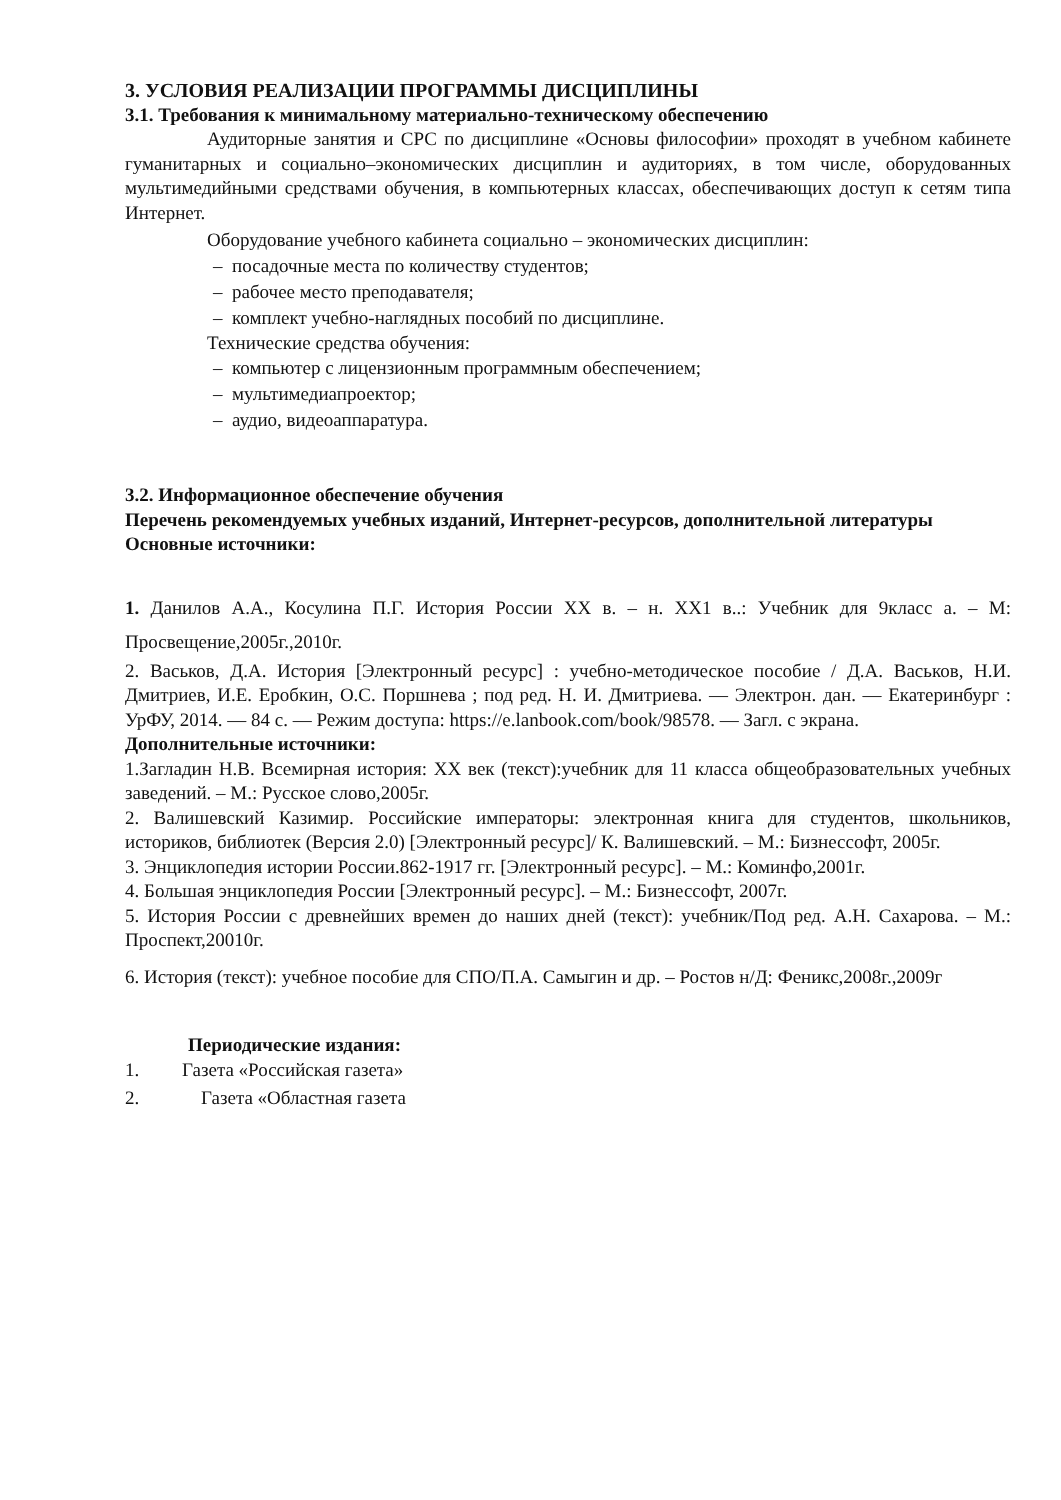3. УСЛОВИЯ РЕАЛИЗАЦИИ ПРОГРАММЫ ДИСЦИПЛИНЫ
3.1. Требования к минимальному материально-техническому обеспечению
Аудиторные занятия и СРС по дисциплине «Основы философии» проходят в учебном кабинете гуманитарных и социально–экономических дисциплин и аудиториях, в том числе, оборудованных мультимедийными средствами обучения, в компьютерных классах, обеспечивающих доступ к сетям типа Интернет.
Оборудование учебного кабинета социально – экономических дисциплин:
– посадочные места по количеству студентов;
– рабочее место преподавателя;
– комплект учебно-наглядных пособий по дисциплине.
Технические средства обучения:
– компьютер с лицензионным программным обеспечением;
– мультимедиапроектор;
– аудио, видеоаппаратура.
3.2. Информационное обеспечение обучения
Перечень рекомендуемых учебных изданий, Интернет-ресурсов, дополнительной литературы
Основные источники:
1. Данилов А.А., Косулина П.Г. История России XX в. – н. XX1 в..: Учебник для 9класс а. – М: Просвещение,2005г.,2010г.
2. Васьков, Д.А. История [Электронный ресурс] : учебно-методическое пособие / Д.А. Васьков, Н.И. Дмитриев, И.Е. Еробкин, О.С. Поршнева ; под ред. Н. И. Дмитриева. — Электрон. дан. — Екатеринбург : УрФУ, 2014. — 84 с. — Режим доступа: https://e.lanbook.com/book/98578. — Загл. с экрана.
Дополнительные источники:
1.Загладин Н.В. Всемирная история: XX век (текст):учебник для 11 класса общеобразовательных учебных заведений. – М.: Русское слово,2005г.
2. Валишевский Казимир. Российские императоры: электронная книга для студентов, школьников, историков, библиотек (Версия 2.0) [Электронный ресурс]/ К. Валишевский. – М.: Бизнессофт, 2005г.
3. Энциклопедия истории России.862-1917 гг. [Электронный ресурс]. – М.: Коминфо,2001г.
4. Большая энциклопедия России [Электронный ресурс]. – М.: Бизнессофт, 2007г.
5. История России с древнейших времен до наших дней (текст): учебник/Под ред. А.Н. Сахарова. – М.: Проспект,20010г.
6. История (текст): учебное пособие для СПО/П.А. Самыгин и др. – Ростов н/Д: Феникс,2008г.,2009г
Периодические издания:
1. Газета «Российская газета»
2. Газета «Областная газета